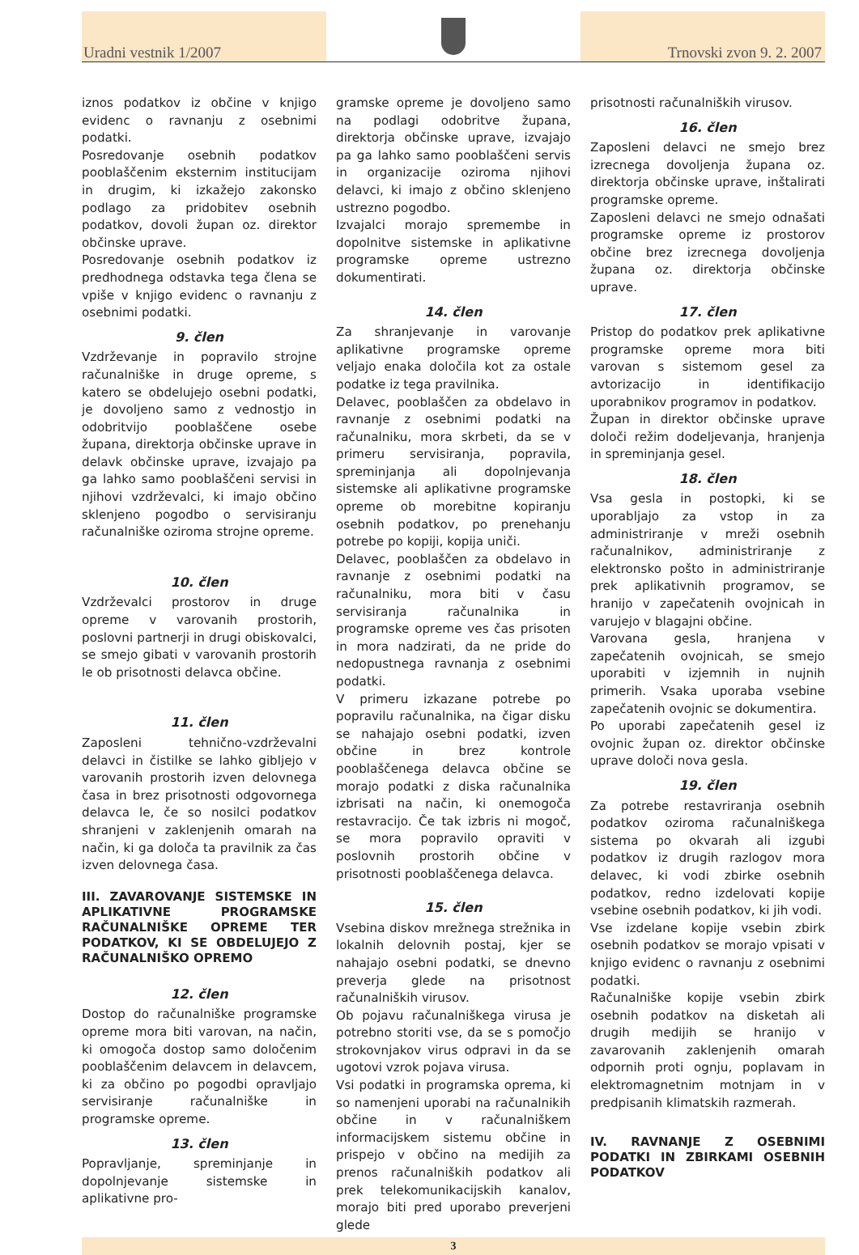Uradni vestnik 1/2007
Trnovski zvon 9. 2. 2007
iznos podatkov iz občine v knjigo evidenc o ravnanju z osebnimi podatki.
Posredovanje osebnih podatkov pooblaščenim eksternim institucijam in drugim, ki izkažejo zakonsko podlago za pridobitev osebnih podatkov, dovoli župan oz. direktor občinske uprave.
Posredovanje osebnih podatkov iz predhodnega odstavka tega člena se vpiše v knjigo evidenc o ravnanju z osebnimi podatki.
9. člen
Vzdrževanje in popravilo strojne računalniške in druge opreme, s katero se obdelujejo osebni podatki, je dovoljeno samo z vednostjo in odobritvijo pooblaščene osebe župana, direktorja občinske uprave in delavk občinske uprave, izvajajo pa ga lahko samo pooblaščeni servisi in njihovi vzdrževalci, ki imajo občino sklenjeno pogodbo o servisiranju računalniške oziroma strojne opreme.
10. člen
Vzdrževalci prostorov in druge opreme v varovanih prostorih, poslovni partnerji in drugi obiskovalci, se smejo gibati v varovanih prostorih le ob prisotnosti delavca občine.
11. člen
Zaposleni tehnično-vzdrževalni delavci in čistilke se lahko gibljejo v varovanih prostorih izven delovnega časa in brez prisotnosti odgovornega delavca le, če so nosilci podatkov shranjeni v zaklenjenih omarah na način, ki ga določa ta pravilnik za čas izven delovnega časa.
III. ZAVAROVANJE SISTEMSKE IN APLIKATIVNE PROGRAMSKE RAČUNALNIŠKE OPREME TER PODATKOV, KI SE OBDELUJEJO Z RAČUNALNIŠKO OPREMO
12. člen
Dostop do računalniške programske opreme mora biti varovan, na način, ki omogoča dostop samo določenim pooblaščenim delavcem in delavcem, ki za občino po pogodbi opravljajo servisiranje računalniške in programske opreme.
13. člen
Popravljanje, spreminjanje in dopolnjevanje sistemske in aplikativne pro-
gramske opreme je dovoljeno samo na podlagi odobritve župana, direktorja občinske uprave, izvajajo pa ga lahko samo pooblaščeni servis in organizacije oziroma njihovi delavci, ki imajo z občino sklenjeno ustrezno pogodbo.
Izvajalci morajo spremembe in dopolnitve sistemske in aplikativne programske opreme ustrezno dokumentirati.
14. člen
Za shranjevanje in varovanje aplikativne programske opreme veljajo enaka določila kot za ostale podatke iz tega pravilnika.
Delavec, pooblaščen za obdelavo in ravnanje z osebnimi podatki na računalniku, mora skrbeti, da se v primeru servisiranja, popravila, spreminjanja ali dopolnjevanja sistemske ali aplikativne programske opreme ob morebitne kopiranju osebnih podatkov, po prenehanju potrebe po kopiji, kopija uniči.
Delavec, pooblaščen za obdelavo in ravnanje z osebnimi podatki na računalniku, mora biti v času servisiranja računalnika in programske opreme ves čas prisoten in mora nadzirati, da ne pride do nedopustnega ravnanja z osebnimi podatki.
V primeru izkazane potrebe po popravilu računalnika, na čigar disku se nahajajo osebni podatki, izven občine in brez kontrole pooblaščenega delavca občine se morajo podatki z diska računalnika izbrisati na način, ki onemogoča restavracijo. Če tak izbris ni mogoč, se mora popravilo opraviti v poslovnih prostorih občine v prisotnosti pooblaščenega delavca.
15. člen
Vsebina diskov mrežnega strežnika in lokalnih delovnih postaj, kjer se nahajajo osebni podatki, se dnevno preverja glede na prisotnost računalniških virusov.
Ob pojavu računalniškega virusa je potrebno storiti vse, da se s pomočjo strokovnjakov virus odpravi in da se ugotovi vzrok pojava virusa.
Vsi podatki in programska oprema, ki so namenjeni uporabi na računalnikih občine in v računalniškem informacijskem sistemu občine in prispejo v občino na medijih za prenos računalniških podatkov ali prek telekomunikacijskih kanalov, morajo biti pred uporabo preverjeni glede
prisotnosti računalniških virusov.
16. člen
Zaposleni delavci ne smejo brez izrecnega dovoljenja župana oz. direktorja občinske uprave, inštalirati programske opreme.
Zaposleni delavci ne smejo odnašati programske opreme iz prostorov občine brez izrecnega dovoljenja župana oz. direktorja občinske uprave.
17. člen
Pristop do podatkov prek aplikativne programske opreme mora biti varovan s sistemom gesel za avtorizacijo in identifikacijo uporabnikov programov in podatkov.
Župan in direktor občinske uprave določi režim dodeljevanja, hranjenja in spreminjanja gesel.
18. člen
Vsa gesla in postopki, ki se uporabljajo za vstop in za administriranje v mreži osebnih računalnikov, administriranje z elektronsko pošto in administriranje prek aplikativnih programov, se hranijo v zapečatenih ovojnicah in varujejo v blagajni občine.
Varovana gesla, hranjena v zapečatenih ovojnicah, se smejo uporabiti v izjemnih in nujnih primerih. Vsaka uporaba vsebine zapečatenih ovojnic se dokumentira.
Po uporabi zapečatenih gesel iz ovojnic župan oz. direktor občinske uprave določi nova gesla.
19. člen
Za potrebe restavriranja osebnih podatkov oziroma računalniškega sistema po okvarah ali izgubi podatkov iz drugih razlogov mora delavec, ki vodi zbirke osebnih podatkov, redno izdelovati kopije vsebine osebnih podatkov, ki jih vodi.
Vse izdelane kopije vsebin zbirk osebnih podatkov se morajo vpisati v knjigo evidenc o ravnanju z osebnimi podatki.
Računalniške kopije vsebin zbirk osebnih podatkov na disketah ali drugih medijih se hranijo v zavarovanih zaklenjenih omarah odpornih proti ognju, poplavam in elektromagnetnim motnjam in v predpisanih klimatskih razmerah.
IV. RAVNANJE Z OSEBNIMI PODATKI IN ZBIRKAMI OSEBNIH PODATKOV
3